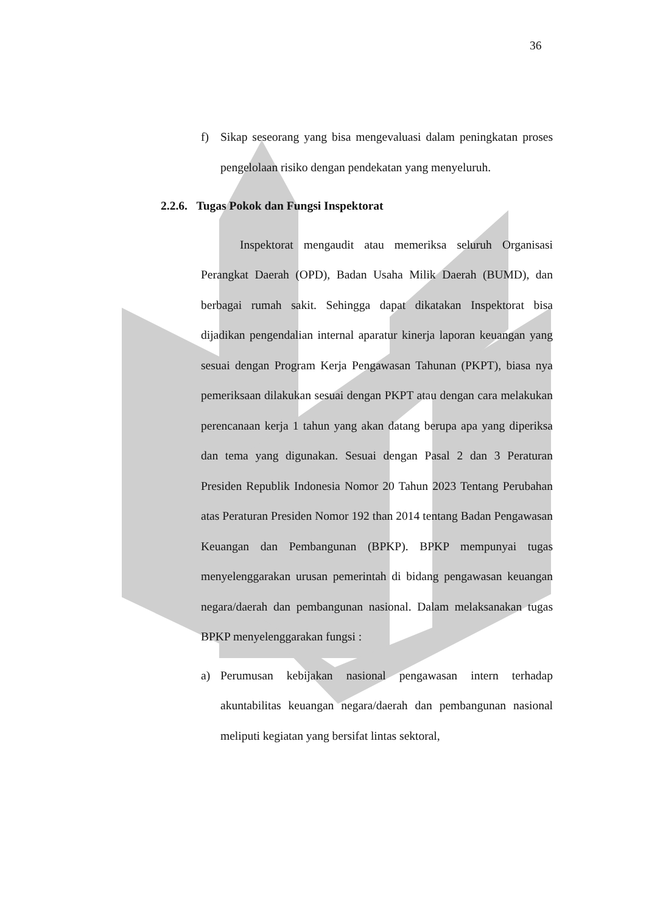36
f) Sikap seseorang yang bisa mengevaluasi dalam peningkatan proses pengelolaan risiko dengan pendekatan yang menyeluruh.
2.2.6. Tugas Pokok dan Fungsi Inspektorat
Inspektorat mengaudit atau memeriksa seluruh Organisasi Perangkat Daerah (OPD), Badan Usaha Milik Daerah (BUMD), dan berbagai rumah sakit. Sehingga dapat dikatakan Inspektorat bisa dijadikan pengendalian internal aparatur kinerja laporan keuangan yang sesuai dengan Program Kerja Pengawasan Tahunan (PKPT), biasa nya pemeriksaan dilakukan sesuai dengan PKPT atau dengan cara melakukan perencanaan kerja 1 tahun yang akan datang berupa apa yang diperiksa dan tema yang digunakan. Sesuai dengan Pasal 2 dan 3 Peraturan Presiden Republik Indonesia Nomor 20 Tahun 2023 Tentang Perubahan atas Peraturan Presiden Nomor 192 than 2014 tentang Badan Pengawasan Keuangan dan Pembangunan (BPKP). BPKP mempunyai tugas menyelenggarakan urusan pemerintah di bidang pengawasan keuangan negara/daerah dan pembangunan nasional. Dalam melaksanakan tugas BPKP menyelenggarakan fungsi :
a) Perumusan kebijakan nasional pengawasan intern terhadap akuntabilitas keuangan negara/daerah dan pembangunan nasional meliputi kegiatan yang bersifat lintas sektoral,